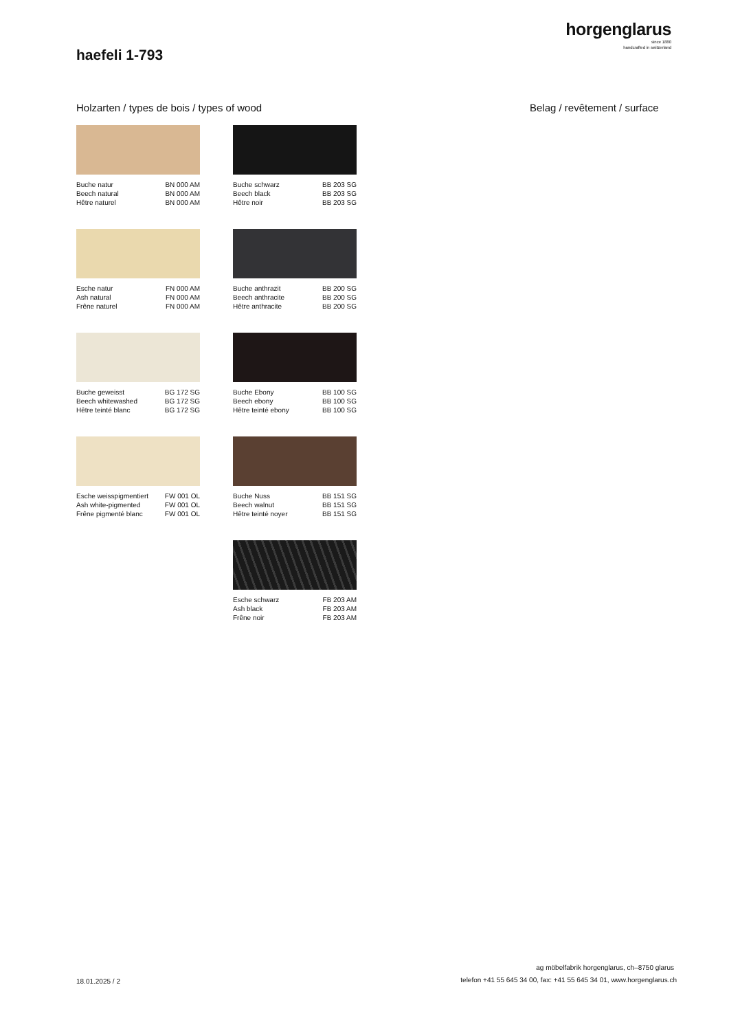horgenglarus
since 1880
handcrafted in switzerland
haefeli 1-793
Holzarten / types de bois / types of wood
Belag / revêtement / surface
Buche natur BN 000 AM Beech natural BN 000 AM Hêtre naturel BN 000 AM
Buche schwarz BB 203 SG Beech black BB 203 SG Hêtre noir BB 203 SG
Esche natur FN 000 AM Ash natural FN 000 AM Frêne naturel FN 000 AM
Buche anthrazit BB 200 SG Beech anthracite BB 200 SG Hêtre anthracite BB 200 SG
Buche geweisst BG 172 SG Beech whitewashed BG 172 SG Hêtre teinté blanc BG 172 SG
Buche Ebony BB 100 SG Beech ebony BB 100 SG Hêtre teinté ebony BB 100 SG
Esche weisspigmentiert FW 001 OL Ash white-pigmented FW 001 OL Frêne pigmenté blanc FW 001 OL
Buche Nuss BB 151 SG Beech walnut BB 151 SG Hêtre teinté noyer BB 151 SG
Esche schwarz FB 203 AM Ash black FB 203 AM Frêne noir FB 203 AM
ag möbelfabrik horgenglarus, ch–8750 glarus
18.01.2025 / 2
telefon +41 55 645 34 00, fax: +41 55 645 34 01, www.horgenglarus.ch